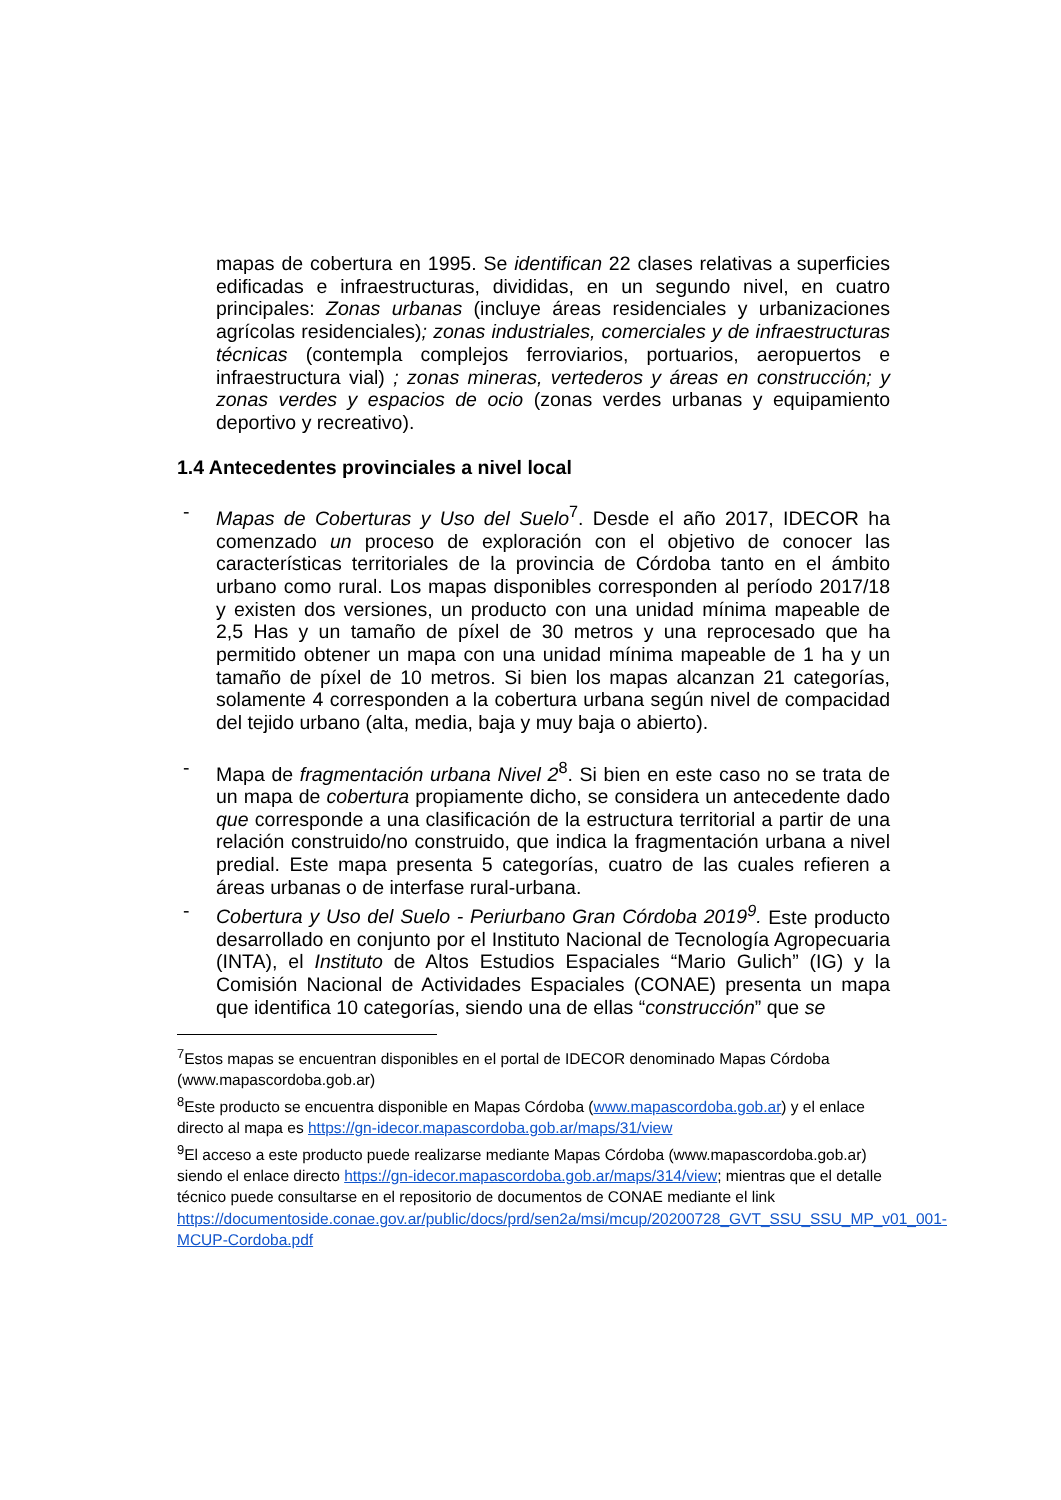mapas de cobertura en 1995. Se identifican 22 clases relativas a superficies edificadas e infraestructuras, divididas, en un segundo nivel, en cuatro principales: Zonas urbanas (incluye áreas residenciales y urbanizaciones agrícolas residenciales); zonas industriales, comerciales y de infraestructuras técnicas (contempla complejos ferroviarios, portuarios, aeropuertos e infraestructura vial) ; zonas mineras, vertederos y áreas en construcción; y zonas verdes y espacios de ocio (zonas verdes urbanas y equipamiento deportivo y recreativo).
1.4 Antecedentes provinciales a nivel local
- Mapas de Coberturas y Uso del Suelo<sup>7</sup>. Desde el año 2017, IDECOR ha comenzado un proceso de exploración con el objetivo de conocer las características territoriales de la provincia de Córdoba tanto en el ámbito urbano como rural. Los mapas disponibles corresponden al período 2017/18 y existen dos versiones, un producto con una unidad mínima mapeable de 2,5 Has y un tamaño de píxel de 30 metros y una reprocesado que ha permitido obtener un mapa con una unidad mínima mapeable de 1 ha y un tamaño de píxel de 10 metros. Si bien los mapas alcanzan 21 categorías, solamente 4 corresponden a la cobertura urbana según nivel de compacidad del tejido urbano (alta, media, baja y muy baja o abierto).
- Mapa de fragmentación urbana Nivel 2<sup>8</sup>. Si bien en este caso no se trata de un mapa de cobertura propiamente dicho, se considera un antecedente dado que corresponde a una clasificación de la estructura territorial a partir de una relación construido/no construido, que indica la fragmentación urbana a nivel predial. Este mapa presenta 5 categorías, cuatro de las cuales refieren a áreas urbanas o de interfase rural-urbana.
- Cobertura y Uso del Suelo - Periurbano Gran Córdoba 2019<sup>9</sup>. Este producto desarrollado en conjunto por el Instituto Nacional de Tecnología Agropecuaria (INTA), el Instituto de Altos Estudios Espaciales “Mario Gulich” (IG) y la Comisión Nacional de Actividades Espaciales (CONAE) presenta un mapa que identifica 10 categorías, siendo una de ellas “construcción” que se
<sup>7</sup> Estos mapas se encuentran disponibles en el portal de IDECOR denominado Mapas Córdoba (www.mapascordoba.gob.ar)
<sup>8</sup> Este producto se encuentra disponible en Mapas Córdoba (www.mapascordoba.gob.ar) y el enlace directo al mapa es https://gn-idecor.mapascordoba.gob.ar/maps/31/view
<sup>9</sup> El acceso a este producto puede realizarse mediante Mapas Córdoba (www.mapascordoba.gob.ar) siendo el enlace directo https://gn-idecor.mapascordoba.gob.ar/maps/314/view; mientras que el detalle técnico puede consultarse en el repositorio de documentos de CONAE mediante el link https://documentoside.conae.gov.ar/public/docs/prd/sen2a/msi/mcup/20200728_GVT_SSU_SSU_MP_v01_001-MCUP-Cordoba.pdf